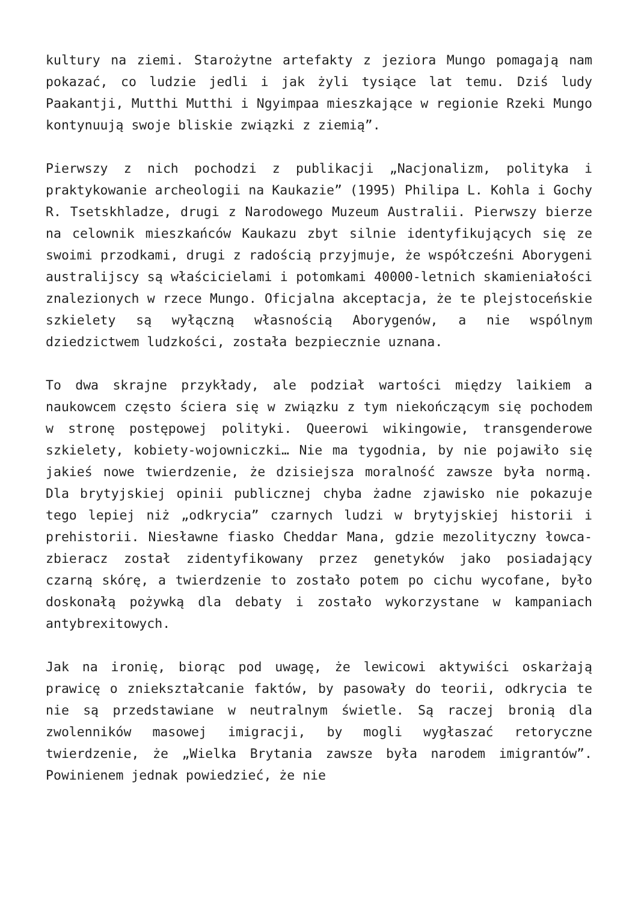kultury na ziemi. Starożytne artefakty z jeziora Mungo pomagają nam pokazać, co ludzie jedli i jak żyli tysiące lat temu. Dziś ludy Paakantji, Mutthi Mutthi i Ngyimpaa mieszkające w regionie Rzeki Mungo kontynuują swoje bliskie związki z ziemią”.
Pierwszy z nich pochodzi z publikacji „Nacjonalizm, polityka i praktykowanie archeologii na Kaukazie” (1995) Philipa L. Kohla i Gochy R. Tsetskhladze, drugi z Narodowego Muzeum Australii. Pierwszy bierze na celownik mieszkańców Kaukazu zbyt silnie identyfikujących się ze swoimi przodkami, drugi z radością przyjmuje, że współcześni Aborygeni australijscy są właścicielami i potomkami 40000-letnich skamieniałości znalezionych w rzece Mungo. Oficjalna akceptacja, że te plejstoceńskie szkielety są wyłączną własnością Aborygenów, a nie wspólnym dziedzictwem ludzkości, została bezpiecznie uznana.
To dwa skrajne przykłady, ale podział wartości między laikiem a naukowcem często ściera się w związku z tym niekończącym się pochodem w stronę postępowej polityki. Queerowi wikingowie, transgenderowe szkielety, kobiety-wojowniczki… Nie ma tygodnia, by nie pojawiło się jakieś nowe twierdzenie, że dzisiejsza moralność zawsze była normą. Dla brytyjskiej opinii publicznej chyba żadne zjawisko nie pokazuje tego lepiej niż „odkrycia” czarnych ludzi w brytyjskiej historii i prehistorii. Niesławne fiasko Cheddar Mana, gdzie mezolityczny łowca-zbieracz został zidentyfikowany przez genetyków jako posiadający czarną skórę, a twierdzenie to zostało potem po cichu wycofane, było doskonałą pożywką dla debaty i zostało wykorzystane w kampaniach antybrexitowych.
Jak na ironię, biorąc pod uwagę, że lewicowi aktywiści oskarżają prawicę o zniekształcanie faktów, by pasowały do teorii, odkrycia te nie są przedstawiane w neutralnym świetle. Są raczej bronią dla zwolenników masowej imigracji, by mogli wygłaszać retoryczne twierdzenie, że „Wielka Brytania zawsze była narodem imigrantów”. Powinienem jednak powiedzieć, że nie